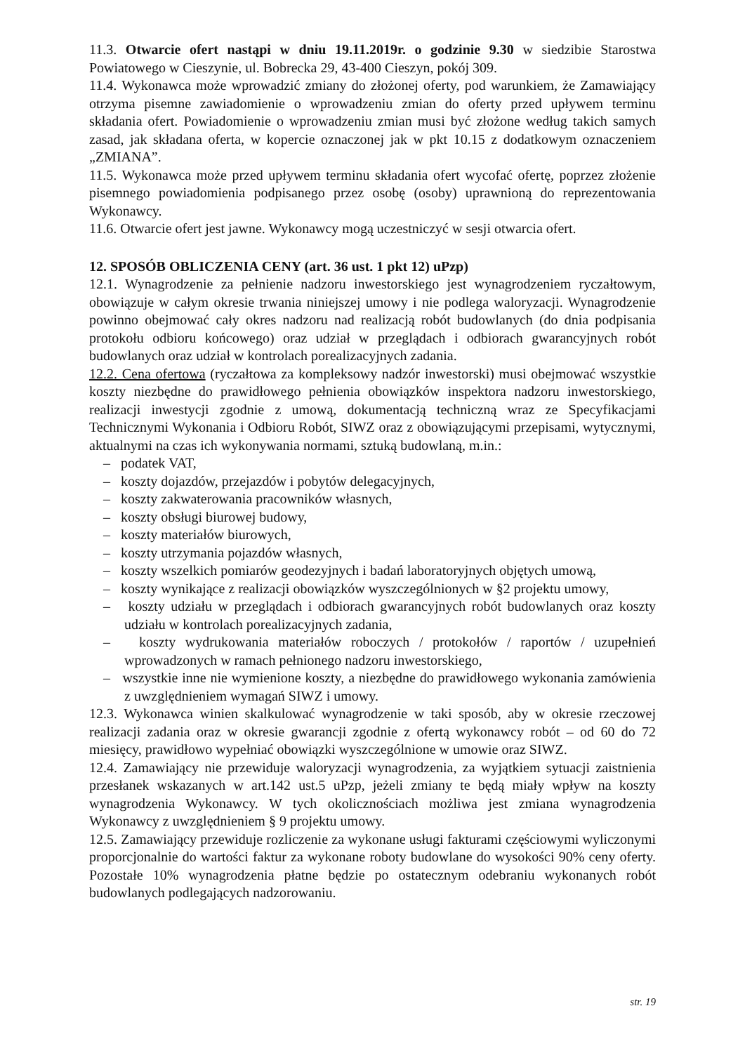11.3. Otwarcie ofert nastąpi w dniu 19.11.2019r. o godzinie 9.30 w siedzibie Starostwa Powiatowego w Cieszynie, ul. Bobrecka 29, 43-400 Cieszyn, pokój 309.
11.4. Wykonawca może wprowadzić zmiany do złożonej oferty, pod warunkiem, że Zamawiający otrzyma pisemne zawiadomienie o wprowadzeniu zmian do oferty przed upływem terminu składania ofert. Powiadomienie o wprowadzeniu zmian musi być złożone według takich samych zasad, jak składana oferta, w kopercie oznaczonej jak w pkt 10.15 z dodatkowym oznaczeniem „ZMIANA”.
11.5. Wykonawca może przed upływem terminu składania ofert wycofać ofertę, poprzez złożenie pisemnego powiadomienia podpisanego przez osobę (osoby) uprawnioną do reprezentowania Wykonawcy.
11.6. Otwarcie ofert jest jawne. Wykonawcy mogą uczestniczyć w sesji otwarcia ofert.
12. SPOSÓB OBLICZENIA CENY (art. 36 ust. 1 pkt 12) uPzp)
12.1. Wynagrodzenie za pełnienie nadzoru inwestorskiego jest wynagrodzeniem ryczałtowym, obowiązuje w całym okresie trwania niniejszej umowy i nie podlega waloryzacji. Wynagrodzenie powinno obejmować cały okres nadzoru nad realizacją robót budowlanych (do dnia podpisania protokołu odbioru końcowego) oraz udział w przeglądach i odbiorach gwarancyjnych robót budowlanych oraz udział w kontrolach porealizacyjnych zadania.
12.2. Cena ofertowa (ryczałtowa za kompleksowy nadzór inwestorski) musi obejmować wszystkie koszty niezbędne do prawidłowego pełnienia obowiązków inspektora nadzoru inwestorskiego, realizacji inwestycji zgodnie z umową, dokumentacją techniczną wraz ze Specyfikacjami Technicznymi Wykonania i Odbioru Robót, SIWZ oraz z obowiązującymi przepisami, wytycznymi, aktualnymi na czas ich wykonywania normami, sztuką budowlaną, m.in.:
– podatek VAT,
– koszty dojazdów, przejazdów i pobytów delegacyjnych,
– koszty zakwaterowania pracowników własnych,
– koszty obsługi biurowej budowy,
– koszty materiałów biurowych,
– koszty utrzymania pojazdów własnych,
– koszty wszelkich pomiarów geodezyjnych i badań laboratoryjnych objętych umową,
– koszty wynikające z realizacji obowiązków wyszczególnionych w §2 projektu umowy,
– koszty udziału w przeglądach i odbiorach gwarancyjnych robót budowlanych oraz koszty udziału w kontrolach porealizacyjnych zadania,
– koszty wydrukowania materiałów roboczych / protokołów / raportów / uzupełnień wprowadzonych w ramach pełnionego nadzoru inwestorskiego,
– wszystkie inne nie wymienione koszty, a niezbędne do prawidłowego wykonania zamówienia z uwzględnieniem wymagań SIWZ i umowy.
12.3. Wykonawca winien skalkulować wynagrodzenie w taki sposób, aby w okresie rzeczowej realizacji zadania oraz w okresie gwarancji zgodnie z ofertą wykonawcy robót – od 60 do 72 miesięcy, prawidłowo wypełniać obowiązki wyszczególnione w umowie oraz SIWZ.
12.4. Zamawiający nie przewiduje waloryzacji wynagrodzenia, za wyjątkiem sytuacji zaistnienia przesłanek wskazanych w art.142 ust.5 uPzp, jeżeli zmiany te będą miały wpływ na koszty wynagrodzenia Wykonawcy. W tych okolicznościach możliwa jest zmiana wynagrodzenia Wykonawcy z uwzględnieniem § 9 projektu umowy.
12.5. Zamawiający przewiduje rozliczenie za wykonane usługi fakturami częściowymi wyliczonymi proporcjonalnie do wartości faktur za wykonane roboty budowlane do wysokości 90% ceny oferty. Pozostałe 10% wynagrodzenia płatne będzie po ostatecznym odebraniu wykonanych robót budowlanych podlegających nadzorowaniu.
str. 19